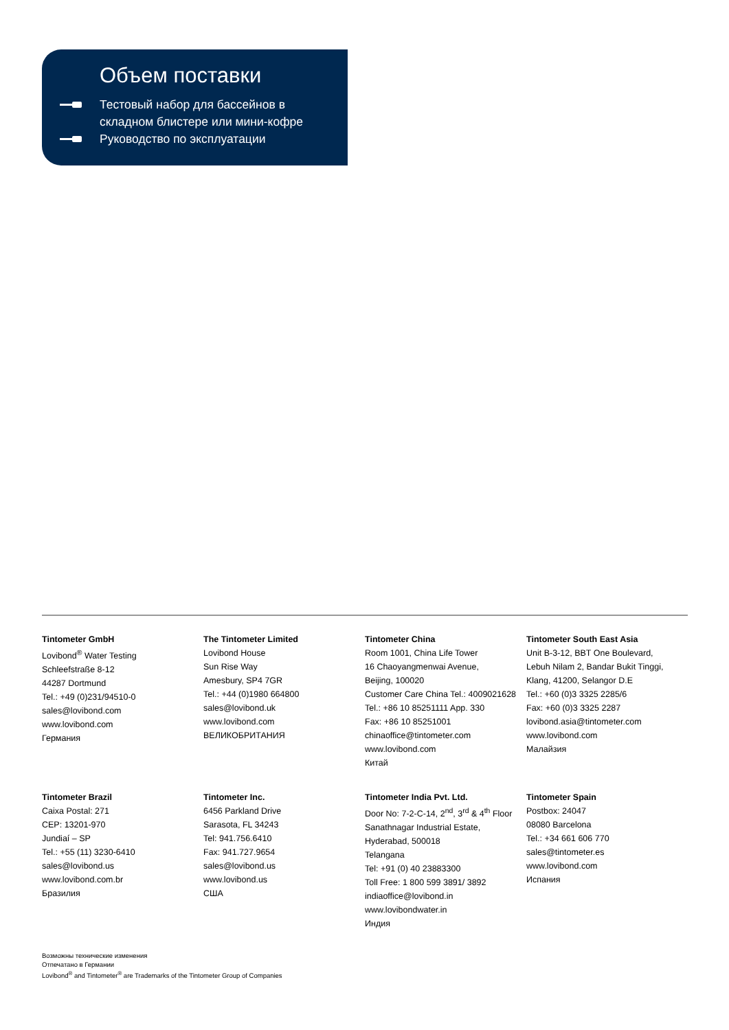Объем поставки
Тестовый набор для бассейнов в складном блистере или мини-кофре
Руководство по эксплуатации
Tintometer GmbH
Lovibond<sup>®</sup> Water Testing
Schleefstraße 8-12
44287 Dortmund
Tel.: +49 (0)231/94510-0
sales@lovibond.com
www.lovibond.com
Германия
The Tintometer Limited
Lovibond House
Sun Rise Way
Amesbury, SP4 7GR
Tel.: +44 (0)1980 664800
sales@lovibond.uk
www.lovibond.com
ВЕЛИКОБРИТАНИЯ
Tintometer China
Room 1001, China Life Tower
16 Chaoyangmenwai Avenue,
Beijing, 100020
Customer Care China Tel.: 4009021628
Tel.: +86 10 85251111 App. 330
Fax: +86 10 85251001
chinaoffice@tintometer.com
www.lovibond.com
Китай
Tintometer South East Asia
Unit B-3-12, BBT One Boulevard,
Lebuh Nilam 2, Bandar Bukit Tinggi,
Klang, 41200, Selangor D.E
Tel.: +60 (0)3 3325 2285/6
Fax: +60 (0)3 3325 2287
lovibond.asia@tintometer.com
www.lovibond.com
Малайзия
Tintometer Brazil
Caixa Postal: 271
CEP: 13201-970
Jundiaí – SP
Tel.: +55 (11) 3230-6410
sales@lovibond.us
www.lovibond.com.br
Бразилия
Tintometer Inc.
6456 Parkland Drive
Sarasota, FL 34243
Tel: 941.756.6410
Fax: 941.727.9654
sales@lovibond.us
www.lovibond.us
США
Tintometer India Pvt. Ltd.
Door No: 7-2-C-14, 2<sup>nd</sup>, 3<sup>rd</sup> & 4<sup>th</sup> Floor
Sanathnagar Industrial Estate,
Hyderabad, 500018
Telangana
Tel: +91 (0) 40 23883300
Toll Free: 1 800 599 3891/ 3892
indiaoffice@lovibond.in
www.lovibondwater.in
Индия
Tintometer Spain
Postbox: 24047
08080 Barcelona
Tel.: +34 661 606 770
sales@tintometer.es
www.lovibond.com
Испания
Возможны технические изменения
Отпечатано в Германии
Lovibond<sup>®</sup> and Tintometer<sup>®</sup> are Trademarks of the Tintometer Group of Companies